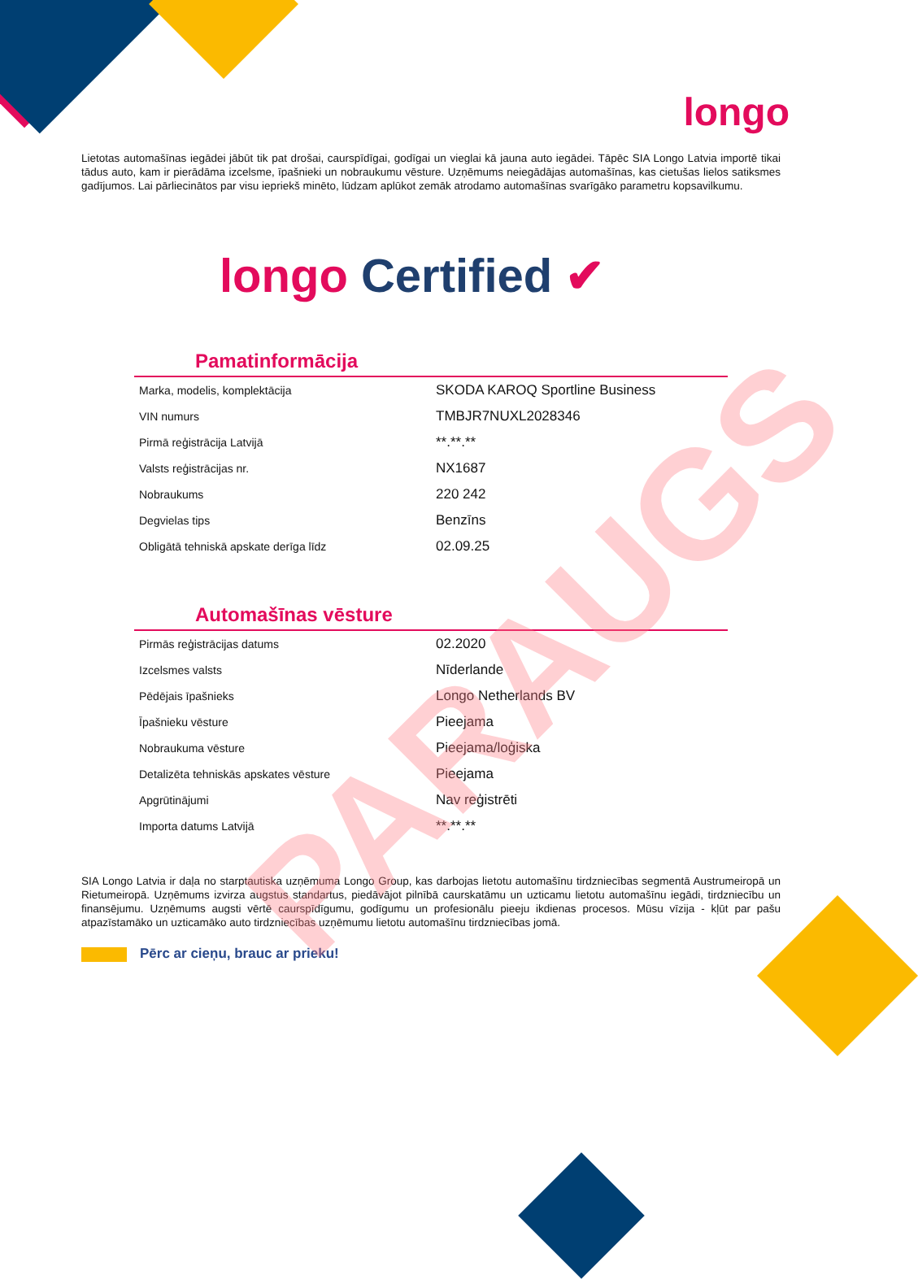longo
Lietotas automašīnas iegādei jābūt tik pat drošai, caurspīdīgai, godīgai un vieglai kā jauna auto iegādei. Tāpēc SIA Longo Latvia importē tikai tādus auto, kam ir pierādāma izcelsme, īpašnieki un nobraukumu vēsture. Uzņēmums neiegādājas automašīnas, kas cietušas lielos satiksmes gadījumos. Lai pārliecinātos par visu iepriekš minēto, lūdzam aplūkot zemāk atrodamo automašīnas svarīgāko parametru kopsavilkumu.
longo Certified ✔
Pamatinformācija
| Marka, modelis, komplektācija | SKODA KAROQ Sportline Business |
| VIN numurs | TMBJR7NUXL2028346 |
| Pirmā reģistrācija Latvijā | **.**.** |
| Valsts reģistrācijas nr. | NX1687 |
| Nobraukums | 220 242 |
| Degvielas tips | Benzīns |
| Obligātā tehniskā apskate derīga līdz | 02.09.25 |
Automašīnas vēsture
| Pirmās reģistrācijas datums | 02.2020 |
| Izcelsmes valsts | Nīderlande |
| Pēdējais īpašnieks | Longo Netherlands BV |
| Īpašnieku vēsture | Pieejama |
| Nobraukuma vēsture | Pieejama/loģiska |
| Detalizēta tehniskās apskates vēsture | Pieejama |
| Apgrūtinājumi | Nav reģistrēti |
| Importa datums Latvijā | **.**.** |
SIA Longo Latvia ir daļa no starptautiska uzņēmuma Longo Group, kas darbojas lietotu automašīnu tirdzniecības segmentā Austrumeiropā un Rietumeiropā. Uzņēmums izvirza augstus standartus, piedāvājot pilnībā caurskatāmu un uzticamu lietotu automašīnu iegādi, tirdzniecību un finansējumu. Uzņēmums augsti vērtē caurspīdīgumu, godīgumu un profesionālu pieeju ikdienas procesos. Mūsu vīzija - kļūt par pašu atpazīstamāko un uzticamāko auto tirdzniecības uzņēmumu lietotu automašīnu tirdzniecības jomā.
Pērc ar cieņu, brauc ar prieku!
PARAUGS